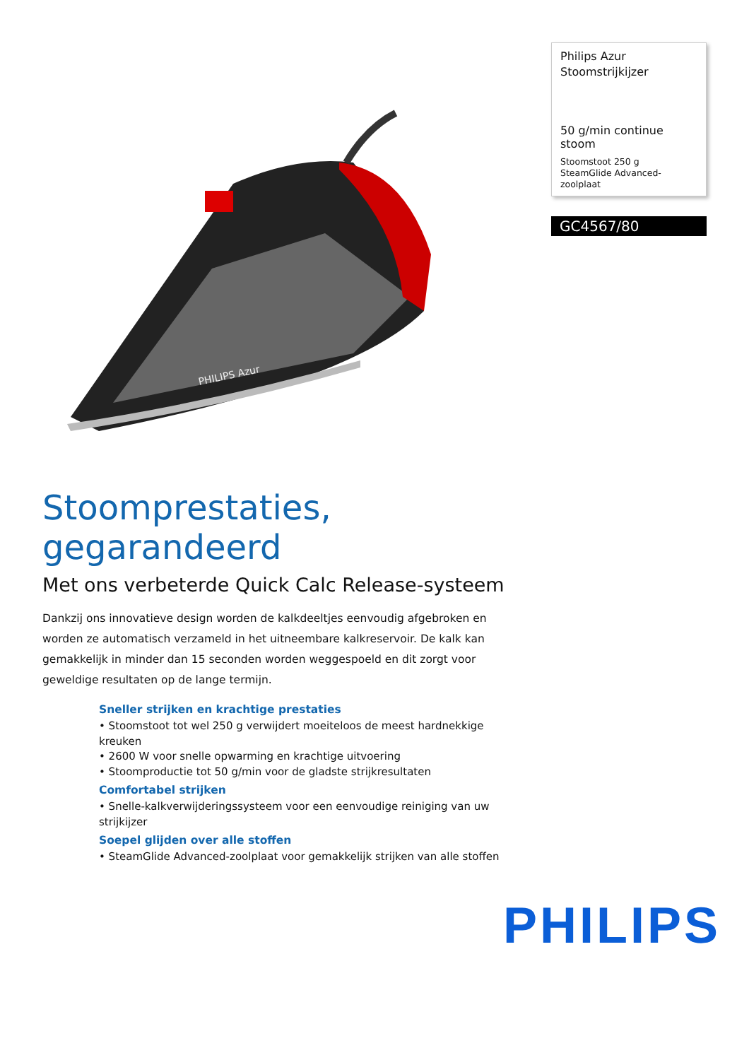PHILIPS Azur
Philips Azur
Stoomstrijkijzer
50 g/min continue stoom
Stoomstoot 250 g
SteamGlide Advanced-zoolplaat
GC4567/80
Stoomprestaties, gegarandeerd
Met ons verbeterde Quick Calc Release-systeem
Dankzij ons innovatieve design worden de kalkdeeltjes eenvoudig afgebroken en worden ze automatisch verzameld in het uitneembare kalkreservoir. De kalk kan gemakkelijk in minder dan 15 seconden worden weggespoeld en dit zorgt voor geweldige resultaten op de lange termijn.
Sneller strijken en krachtige prestaties
• Stoomstoot tot wel 250 g verwijdert moeiteloos de meest hardnekkige kreuken
• 2600 W voor snelle opwarming en krachtige uitvoering
• Stoomproductie tot 50 g/min voor de gladste strijkresultaten
Comfortabel strijken
• Snelle-kalkverwijderingssysteem voor een eenvoudige reiniging van uw strijkijzer
Soepel glijden over alle stoffen
• SteamGlide Advanced-zoolplaat voor gemakkelijk strijken van alle stoffen
PHILIPS